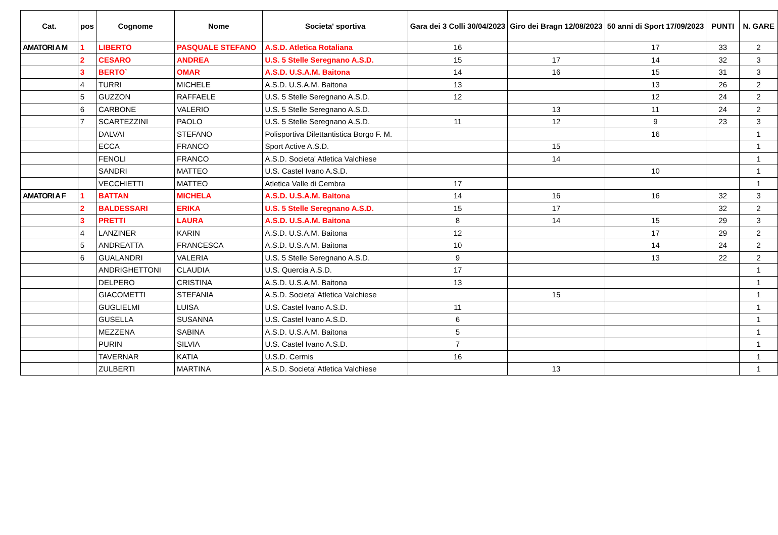| Cat. | pos | Cognome | Nome | Societa' sportiva | Gara dei 3 Colli 30/04/2023 | Giro dei Bragn 12/08/2023 | 50 anni di Sport 17/09/2023 | PUNTI | N. GARE |
| --- | --- | --- | --- | --- | --- | --- | --- | --- | --- |
| AMATORI A M | 1 | LIBERTO | PASQUALE STEFANO | A.S.D. Atletica Rotaliana | 16 | | 17 | 33 | 2 |
| | 2 | CESARO | ANDREA | U.S. 5 Stelle Seregnano A.S.D. | 15 | 17 | 14 | 32 | 3 |
| | 3 | BERTO` | OMAR | A.S.D. U.S.A.M. Baitona | 14 | 16 | 15 | 31 | 3 |
| | 4 | TURRI | MICHELE | A.S.D. U.S.A.M. Baitona | 13 | | 13 | 26 | 2 |
| | 5 | GUZZON | RAFFAELE | U.S. 5 Stelle Seregnano A.S.D. | 12 | | 12 | 24 | 2 |
| | 6 | CARBONE | VALERIO | U.S. 5 Stelle Seregnano A.S.D. | | 13 | 11 | 24 | 2 |
| | 7 | SCARTEZZINI | PAOLO | U.S. 5 Stelle Seregnano A.S.D. | 11 | 12 | 9 | 23 | 3 |
| | | DALVAI | STEFANO | Polisportiva Dilettantistica Borgo F. M. | | | 16 | | 1 |
| | | ECCA | FRANCO | Sport Active A.S.D. | | 15 | | | 1 |
| | | FENOLI | FRANCO | A.S.D. Societa' Atletica Valchiese | | 14 | | | 1 |
| | | SANDRI | MATTEO | U.S. Castel Ivano A.S.D. | | | 10 | | 1 |
| | | VECCHIETTI | MATTEO | Atletica Valle di Cembra | 17 | | | | 1 |
| AMATORI A F | 1 | BATTAN | MICHELA | A.S.D. U.S.A.M. Baitona | 14 | 16 | 16 | 32 | 3 |
| | 2 | BALDESSARI | ERIKA | U.S. 5 Stelle Seregnano A.S.D. | 15 | 17 | | 32 | 2 |
| | 3 | PRETTI | LAURA | A.S.D. U.S.A.M. Baitona | 8 | 14 | 15 | 29 | 3 |
| | 4 | LANZINER | KARIN | A.S.D. U.S.A.M. Baitona | 12 | | 17 | 29 | 2 |
| | 5 | ANDREATTA | FRANCESCA | A.S.D. U.S.A.M. Baitona | 10 | | 14 | 24 | 2 |
| | 6 | GUALANDRI | VALERIA | U.S. 5 Stelle Seregnano A.S.D. | 9 | | 13 | 22 | 2 |
| | | ANDRIGHETTONI | CLAUDIA | U.S. Quercia A.S.D. | 17 | | | | 1 |
| | | DELPERO | CRISTINA | A.S.D. U.S.A.M. Baitona | 13 | | | | 1 |
| | | GIACOMETTI | STEFANIA | A.S.D. Societa' Atletica Valchiese | | 15 | | | 1 |
| | | GUGLIELMI | LUISA | U.S. Castel Ivano A.S.D. | 11 | | | | 1 |
| | | GUSELLA | SUSANNA | U.S. Castel Ivano A.S.D. | 6 | | | | 1 |
| | | MEZZENA | SABINA | A.S.D. U.S.A.M. Baitona | 5 | | | | 1 |
| | | PURIN | SILVIA | U.S. Castel Ivano A.S.D. | 7 | | | | 1 |
| | | TAVERNAR | KATIA | U.S.D. Cermis | 16 | | | | 1 |
| | | ZULBERTI | MARTINA | A.S.D. Societa' Atletica Valchiese | | 13 | | | 1 |